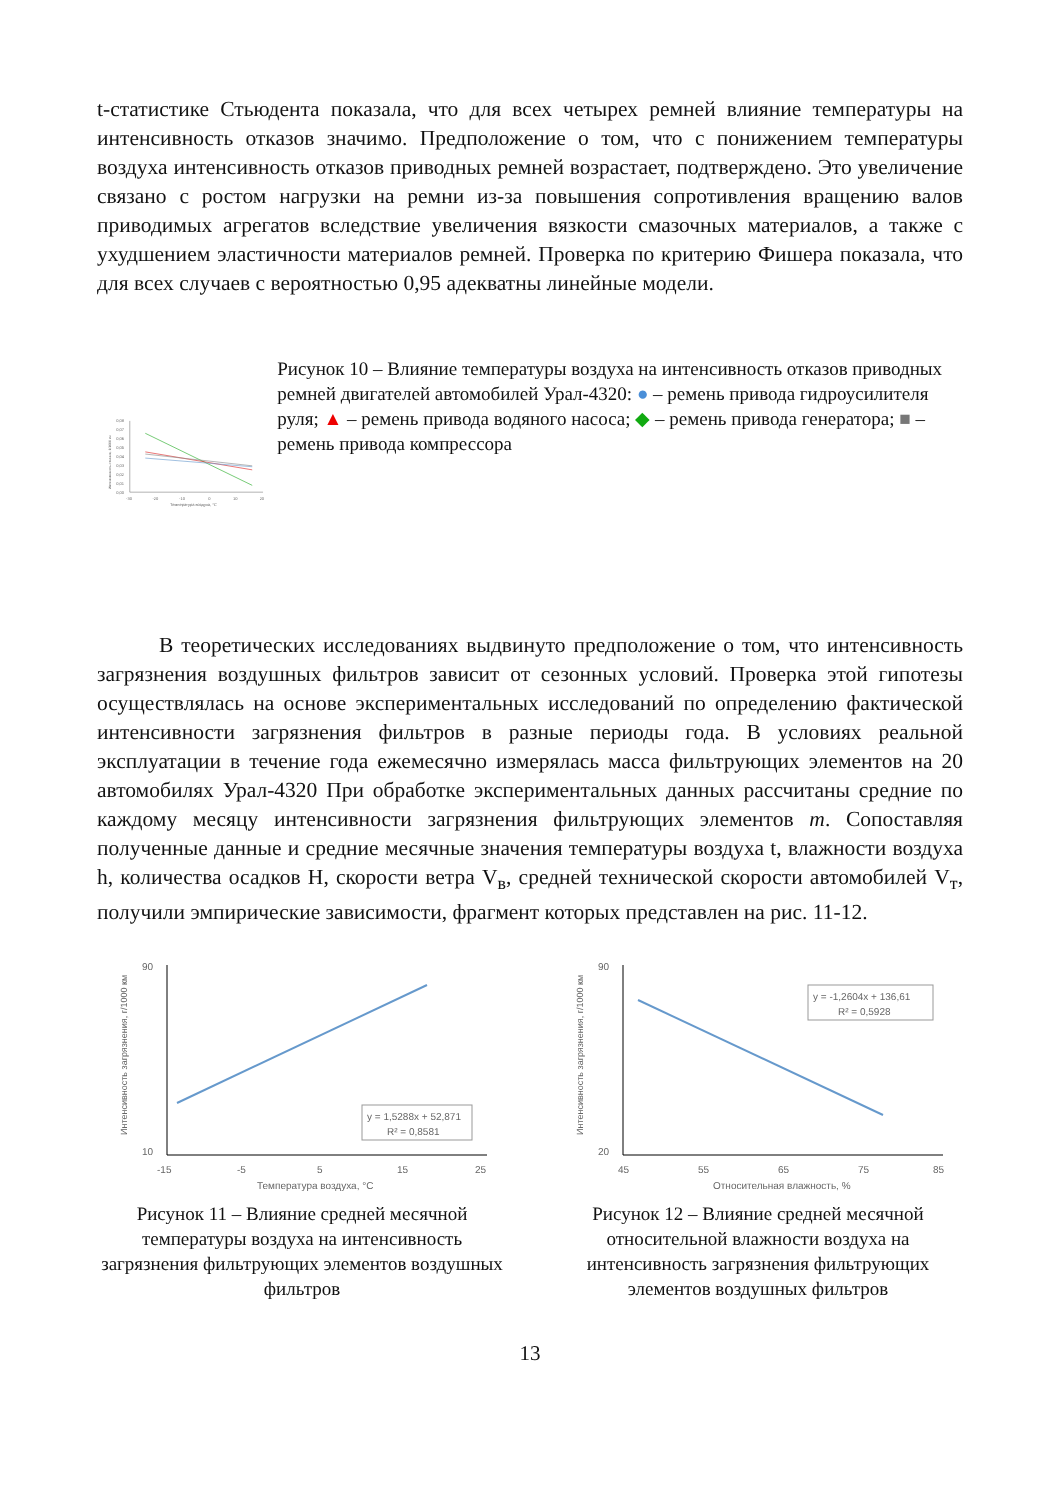t-статистике Стьюдента показала, что для всех четырех ремней влияние температуры на интенсивность отказов значимо. Предположение о том, что с понижением температуры воздуха интенсивность отказов приводных ремней возрастает, подтверждено. Это увеличение связано с ростом нагрузки на ремни из-за повышения сопротивления вращению валов приводимых агрегатов вследствие увеличения вязкости смазочных материалов, а также с ухудшением эластичности материалов ремней. Проверка по критерию Фишера показала, что для всех случаев с вероятностью 0,95 адекватны линейные модели.
0,08
0,07
0,06
0,05
0,04
0,03
0,02
0,01
0,00
-30
-20
-10
0
10
20
Температура воздуха, °С
Интенсивность отказов, 1/1000 км
Рисунок 10 – Влияние температуры воздуха на интенсивность отказов приводных ремней двигателей автомобилей Урал-4320: ● – ремень привода гидроусилителя руля; ▲ – ремень привода водяного насоса; ◆ – ремень привода генератора; ■ – ремень привода компрессора
В теоретических исследованиях выдвинуто предположение о том, что интенсивность загрязнения воздушных фильтров зависит от сезонных условий. Проверка этой гипотезы осуществлялась на основе экспериментальных исследований по определению фактической интенсивности загрязнения фильтров в разные периоды года. В условиях реальной эксплуатации в течение года ежемесячно измерялась масса фильтрующих элементов на 20 автомобилях Урал-4320 При обработке экспериментальных данных рассчитаны средние по каждому месяцу интенсивности загрязнения фильтрующих элементов m. Сопоставляя полученные данные и средние месячные значения температуры воздуха t, влажности воздуха h, количества осадков H, скорости ветра V<sub>в</sub>, средней технической скорости автомобилей V<sub>т</sub>, получили эмпирические зависимости, фрагмент которых представлен на рис. 11-12.
y = 1,5288x + 52,871
R² = 0,8581
90
10
-15
-5
5
15
25
Температура воздуха, °С
Интенсивность загрязнения, г/1000 км
Рисунок 11 – Влияние средней месячной температуры воздуха на интенсивность загрязнения фильтрующих элементов воздушных фильтров
y = -1,2604x + 136,61
R² = 0,5928
90
20
45
55
65
75
85
Относительная влажность, %
Интенсивность загрязнения, г/1000 км
Рисунок 12 – Влияние средней месячной относительной влажности воздуха на интенсивность загрязнения фильтрующих элементов воздушных фильтров
13